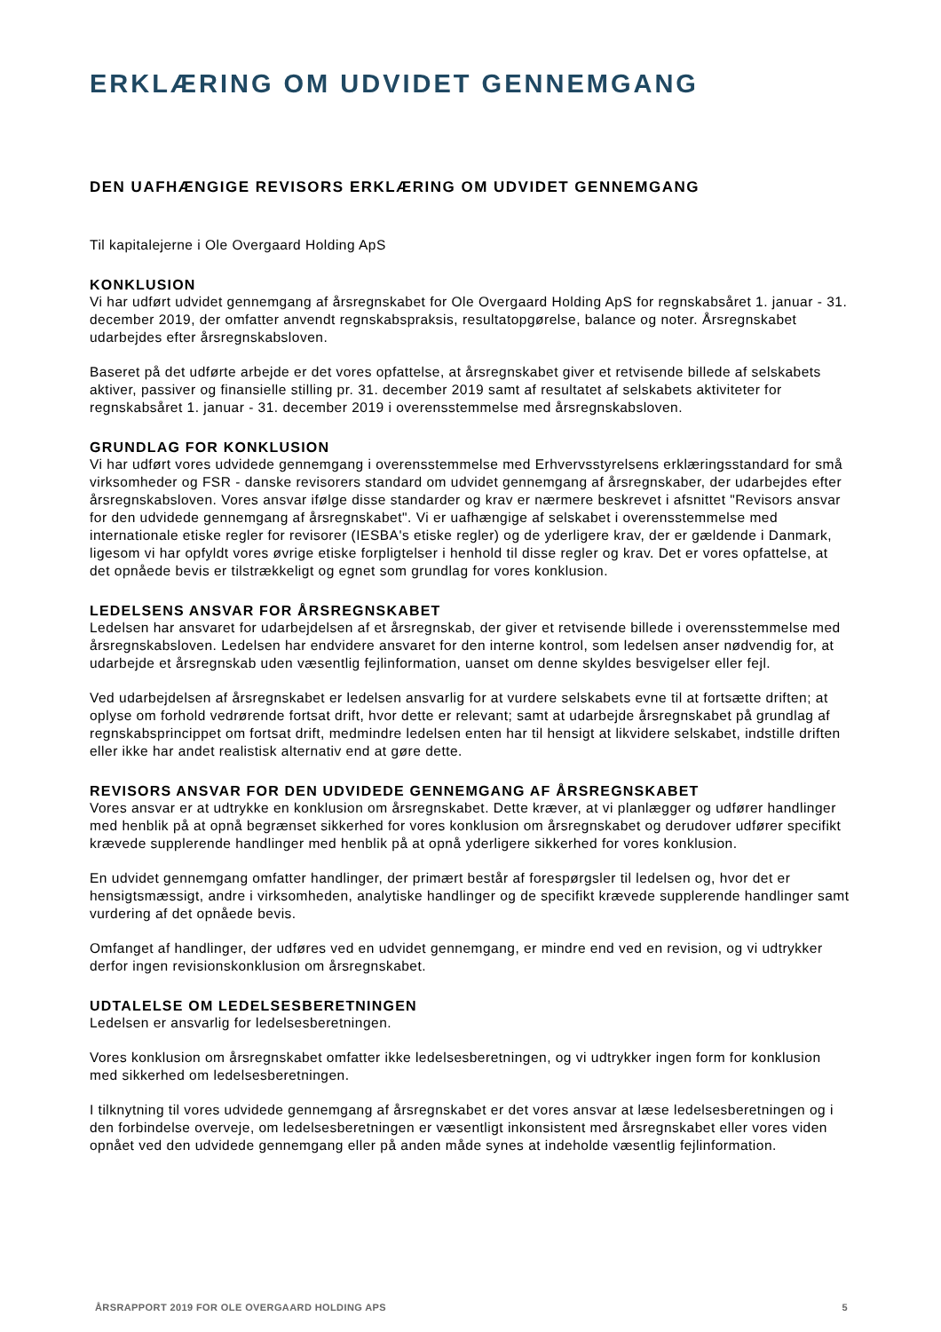ERKLÆRING OM UDVIDET GENNEMGANG
DEN UAFHÆNGIGE REVISORS ERKLÆRING OM UDVIDET GENNEMGANG
Til kapitalejerne i Ole Overgaard Holding ApS
KONKLUSION
Vi har udført udvidet gennemgang af årsregnskabet for Ole Overgaard Holding ApS for regnskabsåret 1. januar - 31. december 2019, der omfatter anvendt regnskabspraksis, resultatopgørelse, balance og noter. Årsregnskabet udarbejdes efter årsregnskabsloven.
Baseret på det udførte arbejde er det vores opfattelse, at årsregnskabet giver et retvisende billede af selskabets aktiver, passiver og finansielle stilling pr. 31. december 2019 samt af resultatet af selskabets aktiviteter for regnskabsåret 1. januar - 31. december 2019 i overensstemmelse med årsregnskabsloven.
GRUNDLAG FOR KONKLUSION
Vi har udført vores udvidede gennemgang i overensstemmelse med Erhvervsstyrelsens erklæringsstandard for små virksomheder og FSR - danske revisorers standard om udvidet gennemgang af årsregnskaber, der udarbejdes efter årsregnskabsloven. Vores ansvar ifølge disse standarder og krav er nærmere beskrevet i afsnittet "Revisors ansvar for den udvidede gennemgang af årsregnskabet". Vi er uafhængige af selskabet i overensstemmelse med internationale etiske regler for revisorer (IESBA's etiske regler) og de yderligere krav, der er gældende i Danmark, ligesom vi har opfyldt vores øvrige etiske forpligtelser i henhold til disse regler og krav. Det er vores opfattelse, at det opnåede bevis er tilstrækkeligt og egnet som grundlag for vores konklusion.
LEDELSENS ANSVAR FOR ÅRSREGNSKABET
Ledelsen har ansvaret for udarbejdelsen af et årsregnskab, der giver et retvisende billede i overensstemmelse med årsregnskabsloven. Ledelsen har endvidere ansvaret for den interne kontrol, som ledelsen anser nødvendig for, at udarbejde et årsregnskab uden væsentlig fejlinformation, uanset om denne skyldes besvigelser eller fejl.
Ved udarbejdelsen af årsregnskabet er ledelsen ansvarlig for at vurdere selskabets evne til at fortsætte driften; at oplyse om forhold vedrørende fortsat drift, hvor dette er relevant; samt at udarbejde årsregnskabet på grundlag af regnskabsprincippet om fortsat drift, medmindre ledelsen enten har til hensigt at likvidere selskabet, indstille driften eller ikke har andet realistisk alternativ end at gøre dette.
REVISORS ANSVAR FOR DEN UDVIDEDE GENNEMGANG AF ÅRSREGNSKABET
Vores ansvar er at udtrykke en konklusion om årsregnskabet. Dette kræver, at vi planlægger og udfører handlinger med henblik på at opnå begrænset sikkerhed for vores konklusion om årsregnskabet og derudover udfører specifikt krævede supplerende handlinger med henblik på at opnå yderligere sikkerhed for vores konklusion.
En udvidet gennemgang omfatter handlinger, der primært består af forespørgsler til ledelsen og, hvor det er hensigtsmæssigt, andre i virksomheden, analytiske handlinger og de specifikt krævede supplerende handlinger samt vurdering af det opnåede bevis.
Omfanget af handlinger, der udføres ved en udvidet gennemgang, er mindre end ved en revision, og vi udtrykker derfor ingen revisionskonklusion om årsregnskabet.
UDTALELSE OM LEDELSESBERETNINGEN
Ledelsen er ansvarlig for ledelsesberetningen.
Vores konklusion om årsregnskabet omfatter ikke ledelsesberetningen, og vi udtrykker ingen form for konklusion med sikkerhed om ledelsesberetningen.
I tilknytning til vores udvidede gennemgang af årsregnskabet er det vores ansvar at læse ledelsesberetningen og i den forbindelse overveje, om ledelsesberetningen er væsentligt inkonsistent med årsregnskabet eller vores viden opnået ved den udvidede gennemgang eller på anden måde synes at indeholde væsentlig fejlinformation.
ÅRSRAPPORT 2019 FOR OLE OVERGAARD HOLDING APS 5